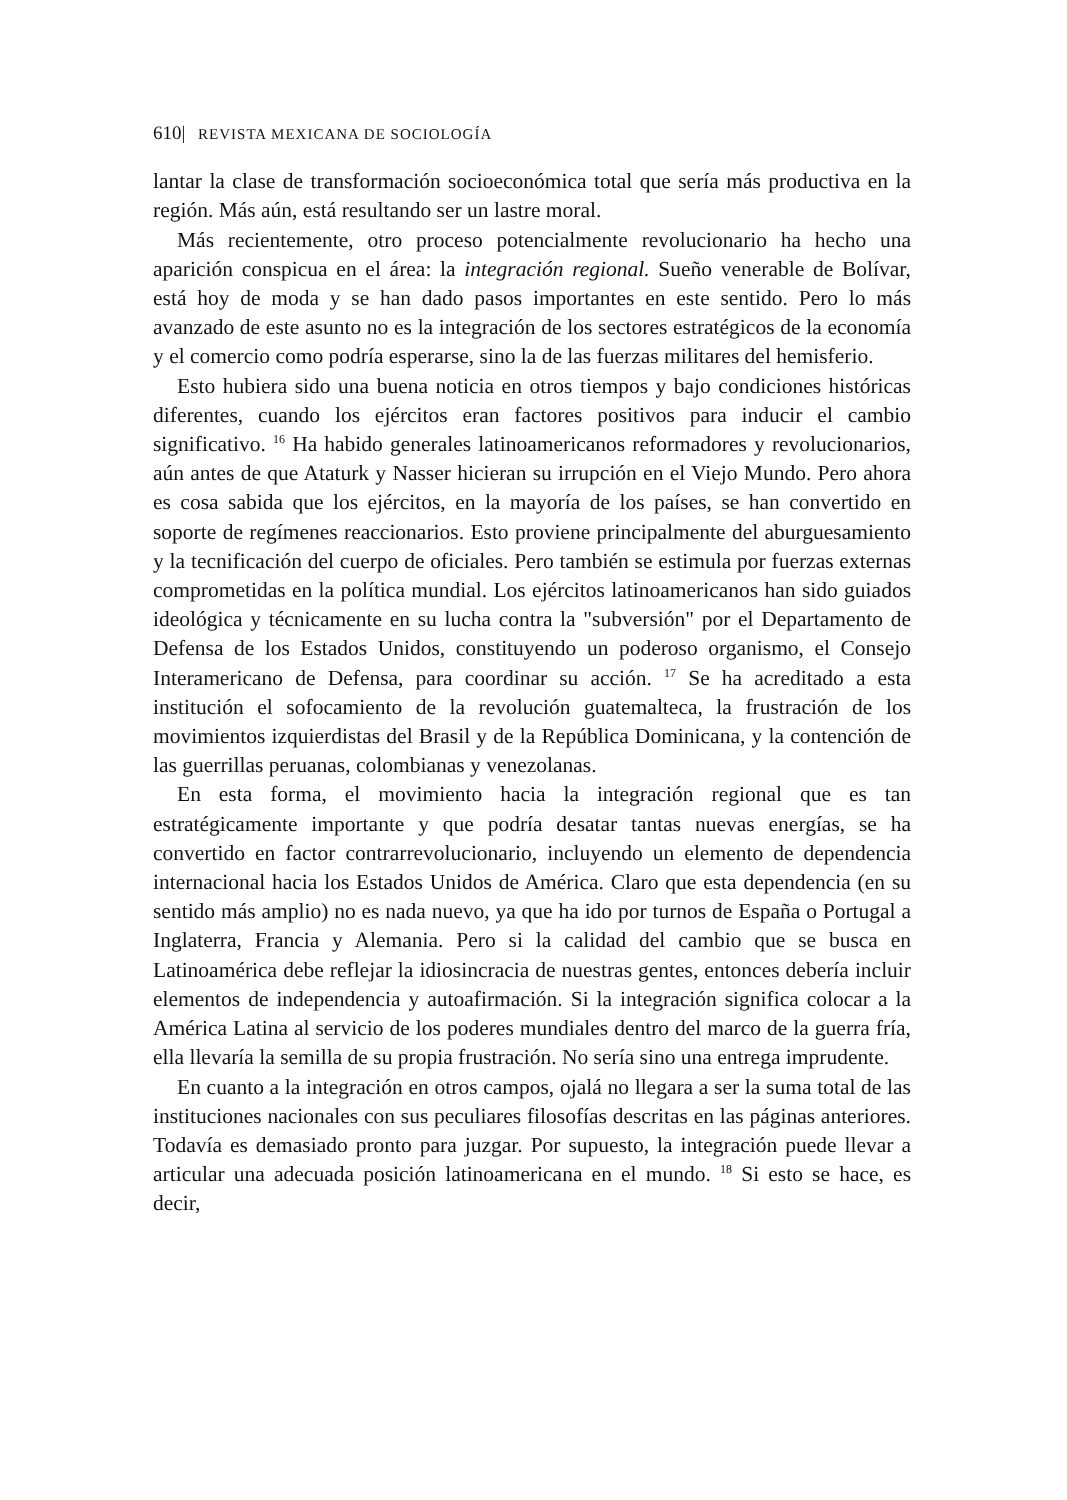610| REVISTA MEXICANA DE SOCIOLOGÍA
lantar la clase de transformación socioeconómica total que sería más productiva en la región. Más aún, está resultando ser un lastre moral.
Más recientemente, otro proceso potencialmente revolucionario ha hecho una aparición conspicua en el área: la integración regional. Sueño venerable de Bolívar, está hoy de moda y se han dado pasos importantes en este sentido. Pero lo más avanzado de este asunto no es la integración de los sectores estratégicos de la economía y el comercio como podría esperarse, sino la de las fuerzas militares del hemisferio.
Esto hubiera sido una buena noticia en otros tiempos y bajo condiciones históricas diferentes, cuando los ejércitos eran factores positivos para inducir el cambio significativo. <sup>16</sup> Ha habido generales latinoamericanos reformadores y revolucionarios, aún antes de que Ataturk y Nasser hicieran su irrupción en el Viejo Mundo. Pero ahora es cosa sabida que los ejércitos, en la mayoría de los países, se han convertido en soporte de regímenes reaccionarios. Esto proviene principalmente del aburguesamiento y la tecnificación del cuerpo de oficiales. Pero también se estimula por fuerzas externas comprometidas en la política mundial. Los ejércitos latinoamericanos han sido guiados ideológica y técnicamente en su lucha contra la "subversión" por el Departamento de Defensa de los Estados Unidos, constituyendo un poderoso organismo, el Consejo Interamericano de Defensa, para coordinar su acción. <sup>17</sup> Se ha acreditado a esta institución el sofocamiento de la revolución guatemalteca, la frustración de los movimientos izquierdistas del Brasil y de la República Dominicana, y la contención de las guerrillas peruanas, colombianas y venezolanas.
En esta forma, el movimiento hacia la integración regional que es tan estratégicamente importante y que podría desatar tantas nuevas energías, se ha convertido en factor contrarrevolucionario, incluyendo un elemento de dependencia internacional hacia los Estados Unidos de América. Claro que esta dependencia (en su sentido más amplio) no es nada nuevo, ya que ha ido por turnos de España o Portugal a Inglaterra, Francia y Alemania. Pero si la calidad del cambio que se busca en Latinoamérica debe reflejar la idiosincracia de nuestras gentes, entonces debería incluir elementos de independencia y autoafirmación. Si la integración significa colocar a la América Latina al servicio de los poderes mundiales dentro del marco de la guerra fría, ella llevaría la semilla de su propia frustración. No sería sino una entrega imprudente.
En cuanto a la integración en otros campos, ojalá no llegara a ser la suma total de las instituciones nacionales con sus peculiares filosofías descritas en las páginas anteriores. Todavía es demasiado pronto para juzgar. Por supuesto, la integración puede llevar a articular una adecuada posición latinoamericana en el mundo. <sup>18</sup> Si esto se hace, es decir,